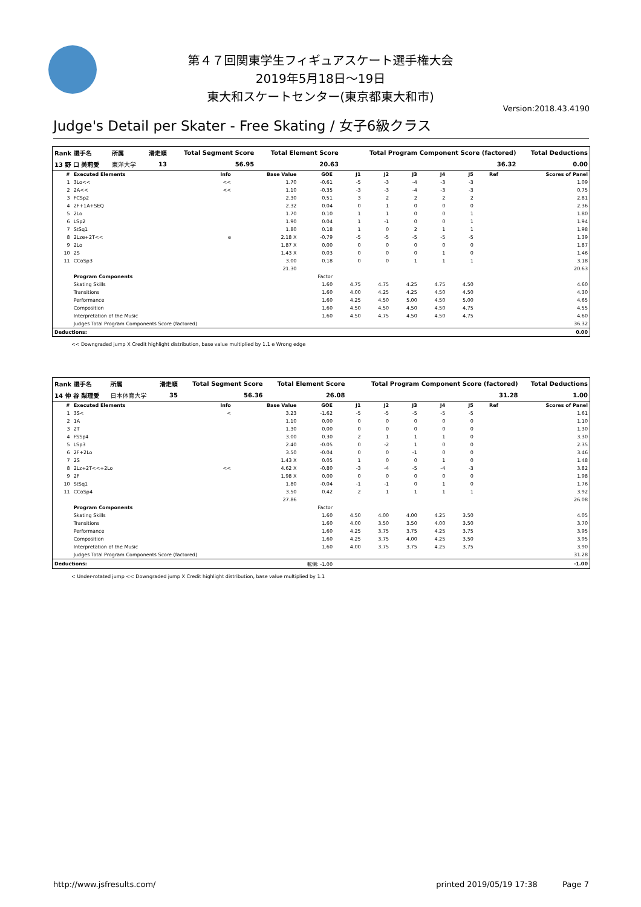第４７回関東学生フィギュアスケート選手権大会
2019年5月18日～19日
東大和スケートセンター(東京都東大和市)
Version:2018.43.4190
Judge's Detail per Skater - Free Skating / 女子6級クラス
| Rank 選手名 | 所属 | 滑走順 | Total Segment Score | Total Element Score | Total Program Component Score (factored) | Total Deductions |
| --- | --- | --- | --- | --- | --- | --- |
| 13 野 口 美莉愛 | 東洋大学 | 13 | 56.95 | 20.63 | 36.32 | 0.00 |
| # | Executed Elements | Info | Base Value | GOE | J1 | J2 | J3 | J4 | J5 | Ref | Scores of Panel |
| --- | --- | --- | --- | --- | --- | --- | --- | --- | --- | --- | --- |
| 1 | 3Lo<< | << | 1.70 | -0.61 | -5 | -3 | -4 | -3 | -3 | | 1.09 |
| 2 | 2A<< | << | 1.10 | -0.35 | -3 | -3 | -4 | -3 | -3 | | 0.75 |
| 3 | FCSp2 | | 2.30 | 0.51 | 3 | 2 | 2 | 2 | 2 | | 2.81 |
| 4 | 2F+1A+SEQ | | 2.32 | 0.04 | 0 | 1 | 0 | 0 | 0 | | 2.36 |
| 5 | 2Lo | | 1.70 | 0.10 | 1 | 1 | 0 | 0 | 1 | | 1.80 |
| 6 | LSp2 | | 1.90 | 0.04 | 1 | -1 | 0 | 0 | 1 | | 1.94 |
| 7 | StSq1 | | 1.80 | 0.18 | 1 | 0 | 2 | 1 | 1 | | 1.98 |
| 8 | 2Lze+2T<< | e | 2.18 X | -0.79 | -5 | -5 | -5 | -5 | -5 | | 1.39 |
| 9 | 2Lo | | 1.87 X | 0.00 | 0 | 0 | 0 | 0 | 0 | | 1.87 |
| 10 | 2S | | 1.43 X | 0.03 | 0 | 0 | 0 | 1 | 0 | | 1.46 |
| 11 | CCoSp3 | | 3.00 | 0.18 | 0 | 0 | 1 | 1 | 1 | | 3.18 |
| | | | 21.30 | | | | | | | | 20.63 |
| | Program Components | | | Factor | | | | | | | |
| | Skating Skills | | | 1.60 | 4.75 | 4.75 | 4.25 | 4.75 | 4.50 | | 4.60 |
| | Transitions | | | 1.60 | 4.00 | 4.25 | 4.25 | 4.50 | 4.50 | | 4.30 |
| | Performance | | | 1.60 | 4.25 | 4.50 | 5.00 | 4.50 | 5.00 | | 4.65 |
| | Composition | | | 1.60 | 4.50 | 4.50 | 4.50 | 4.50 | 4.75 | | 4.55 |
| | Interpretation of the Music | | | 1.60 | 4.50 | 4.75 | 4.50 | 4.50 | 4.75 | | 4.60 |
| | Judges Total Program Components Score (factored) | | | | | | | | | | 36.32 |
| Deductions: | | | | | | | | | | | 0.00 |
<< Downgraded jump X Credit highlight distribution, base value multiplied by 1.1 e Wrong edge
| Rank 選手名 | 所属 | 滑走順 | Total Segment Score | Total Element Score | Total Program Component Score (factored) | Total Deductions |
| --- | --- | --- | --- | --- | --- | --- |
| 14 仲 谷 梨理愛 | 日本体育大学 | 35 | 56.36 | 26.08 | 31.28 | 1.00 |
| # | Executed Elements | Info | Base Value | GOE | J1 | J2 | J3 | J4 | J5 | Ref | Scores of Panel |
| --- | --- | --- | --- | --- | --- | --- | --- | --- | --- | --- | --- |
| 1 | 3S< | < | 3.23 | -1.62 | -5 | -5 | -5 | -5 | -5 | | 1.61 |
| 2 | 1A | | 1.10 | 0.00 | 0 | 0 | 0 | 0 | 0 | | 1.10 |
| 3 | 2T | | 1.30 | 0.00 | 0 | 0 | 0 | 0 | 0 | | 1.30 |
| 4 | FSSp4 | | 3.00 | 0.30 | 2 | 1 | 1 | 1 | 0 | | 3.30 |
| 5 | LSp3 | | 2.40 | -0.05 | 0 | -2 | 1 | 0 | 0 | | 2.35 |
| 6 | 2F+2Lo | | 3.50 | -0.04 | 0 | 0 | -1 | 0 | 0 | | 3.46 |
| 7 | 2S | | 1.43 X | 0.05 | 1 | 0 | 0 | 1 | 0 | | 1.48 |
| 8 | 2Lz+2T<<+2Lo | << | 4.62 X | -0.80 | -3 | -4 | -5 | -4 | -3 | | 3.82 |
| 9 | 2F | | 1.98 X | 0.00 | 0 | 0 | 0 | 0 | 0 | | 1.98 |
| 10 | StSq1 | | 1.80 | -0.04 | -1 | -1 | 0 | 1 | 0 | | 1.76 |
| 11 | CCoSp4 | | 3.50 | 0.42 | 2 | 1 | 1 | 1 | 1 | | 3.92 |
| | | | 27.86 | | | | | | | | 26.08 |
| | Program Components | | | Factor | | | | | | | |
| | Skating Skills | | | 1.60 | 4.50 | 4.00 | 4.00 | 4.25 | 3.50 | | 4.05 |
| | Transitions | | | 1.60 | 4.00 | 3.50 | 3.50 | 4.00 | 3.50 | | 3.70 |
| | Performance | | | 1.60 | 4.25 | 3.75 | 3.75 | 4.25 | 3.75 | | 3.95 |
| | Composition | | | 1.60 | 4.25 | 3.75 | 4.00 | 4.25 | 3.50 | | 3.95 |
| | Interpretation of the Music | | | 1.60 | 4.00 | 3.75 | 3.75 | 4.25 | 3.75 | | 3.90 |
| | Judges Total Program Components Score (factored) | | | | | | | | | | 31.28 |
| Deductions: | | 転倒: -1.00 | | | | | | | | | -1.00 |
< Under-rotated jump << Downgraded jump X Credit highlight distribution, base value multiplied by 1.1
http://www.jsfresults.com/ printed 2019/05/19 17:38 Page 7